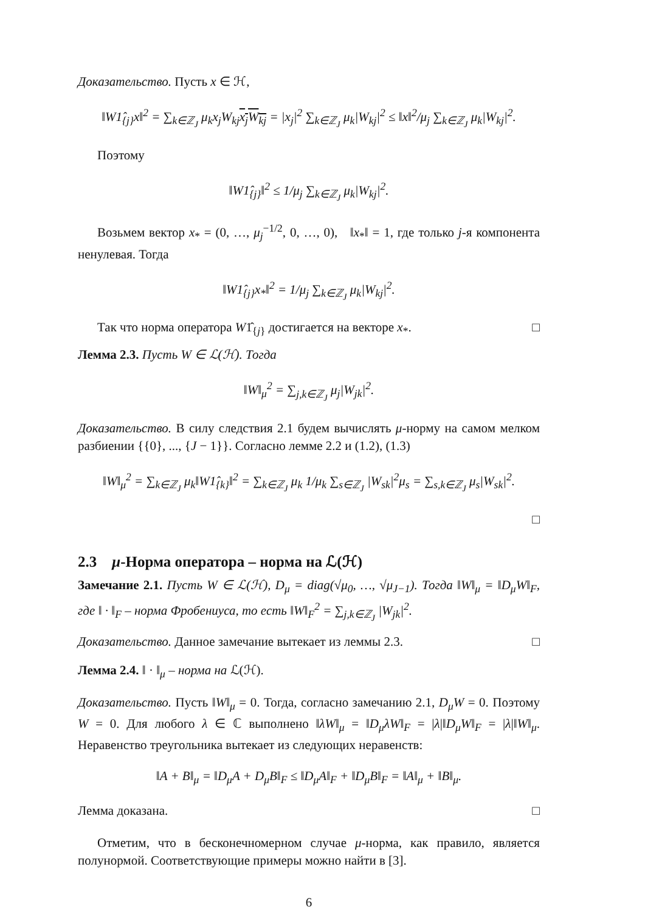Доказательство. Пусть x ∈ ℋ,
‖W1̂<sub>{j}</sub>x‖<sup>2</sup> = ∑<sub>k∈ℤ<sub>J</sub></sub> μ<sub>k</sub>x<sub>j</sub>W<sub>kj</sub>x<sub>j</sub>W<sub>kj</sub> = |x<sub>j</sub>|<sup>2</sup> ∑<sub>k∈ℤ<sub>J</sub></sub> μ<sub>k</sub>|W<sub>kj</sub>|<sup>2</sup> ≤ ‖x‖<sup>2</sup>/μ<sub>j</sub> ∑<sub>k∈ℤ<sub>J</sub></sub> μ<sub>k</sub>|W<sub>kj</sub>|<sup>2</sup>.
Поэтому
‖W1̂<sub>{j}</sub>‖<sup>2</sup> ≤ 1/μ<sub>j</sub> ∑<sub>k∈ℤ<sub>J</sub></sub> μ<sub>k</sub>|W<sub>kj</sub>|<sup>2</sup>.
Возьмем вектор x<sub>*</sub> = (0, …, μ<sub>j</sub><sup>−1/2</sup>, 0, …, 0), ‖x<sub>*</sub>‖ = 1, где только j-я компонента ненулевая. Тогда
‖W1̂<sub>{j}</sub>x<sub>*</sub>‖<sup>2</sup> = 1/μ<sub>j</sub> ∑<sub>k∈ℤ<sub>J</sub></sub> μ<sub>k</sub>|W<sub>kj</sub>|<sup>2</sup>.
Так что норма оператора W1̂<sub>{j}</sub> достигается на векторе x<sub>*</sub>. □
Лемма 2.3. Пусть W ∈ ℒ(ℋ). Тогда
‖W‖<sub>μ</sub><sup>2</sup> = ∑<sub>j,k∈ℤ<sub>J</sub></sub> μ<sub>j</sub>|W<sub>jk</sub>|<sup>2</sup>.
Доказательство. В силу следствия 2.1 будем вычислять μ-норму на самом мелком разбиении {{0}, ..., {J − 1}}. Согласно лемме 2.2 и (1.2), (1.3)
‖W‖<sub>μ</sub><sup>2</sup> = ∑<sub>k∈ℤ<sub>J</sub></sub> μ<sub>k</sub>‖W1̂<sub>{k}</sub>‖<sup>2</sup> = ∑<sub>k∈ℤ<sub>J</sub></sub> μ<sub>k</sub> 1/μ<sub>k</sub> ∑<sub>s∈ℤ<sub>J</sub></sub> |W<sub>sk</sub>|<sup>2</sup>μ<sub>s</sub> = ∑<sub>s,k∈ℤ<sub>J</sub></sub> μ<sub>s</sub>|W<sub>sk</sub>|<sup>2</sup>.
□
2.3 μ-Норма оператора – норма на ℒ(ℋ)
Замечание 2.1. Пусть W ∈ ℒ(ℋ), D<sub>μ</sub> = diag(√μ<sub>0</sub>, …, √μ<sub>J−1</sub>). Тогда ‖W‖<sub>μ</sub> = ‖D<sub>μ</sub>W‖<sub>F</sub>, где ‖ · ‖<sub>F</sub> – норма Фробениуса, то есть ‖W‖<sub>F</sub><sup>2</sup> = ∑<sub>j,k∈ℤ<sub>J</sub></sub> |W<sub>jk</sub>|<sup>2</sup>.
Доказательство. Данное замечание вытекает из леммы 2.3. □
Лемма 2.4. ‖ · ‖<sub>μ</sub> – норма на ℒ(ℋ).
Доказательство. Пусть ‖W‖<sub>μ</sub> = 0. Тогда, согласно замечанию 2.1, D<sub>μ</sub>W = 0. Поэтому W = 0. Для любого λ ∈ ℂ выполнено ‖λW‖<sub>μ</sub> = ‖D<sub>μ</sub>λW‖<sub>F</sub> = |λ|‖D<sub>μ</sub>W‖<sub>F</sub> = |λ|‖W‖<sub>μ</sub>. Неравенство треугольника вытекает из следующих неравенств:
‖A + B‖<sub>μ</sub> = ‖D<sub>μ</sub>A + D<sub>μ</sub>B‖<sub>F</sub> ≤ ‖D<sub>μ</sub>A‖<sub>F</sub> + ‖D<sub>μ</sub>B‖<sub>F</sub> = ‖A‖<sub>μ</sub> + ‖B‖<sub>μ</sub>.
Лемма доказана. □
Отметим, что в бесконечномерном случае μ-норма, как правило, является полунормой. Соответствующие примеры можно найти в [3].
6